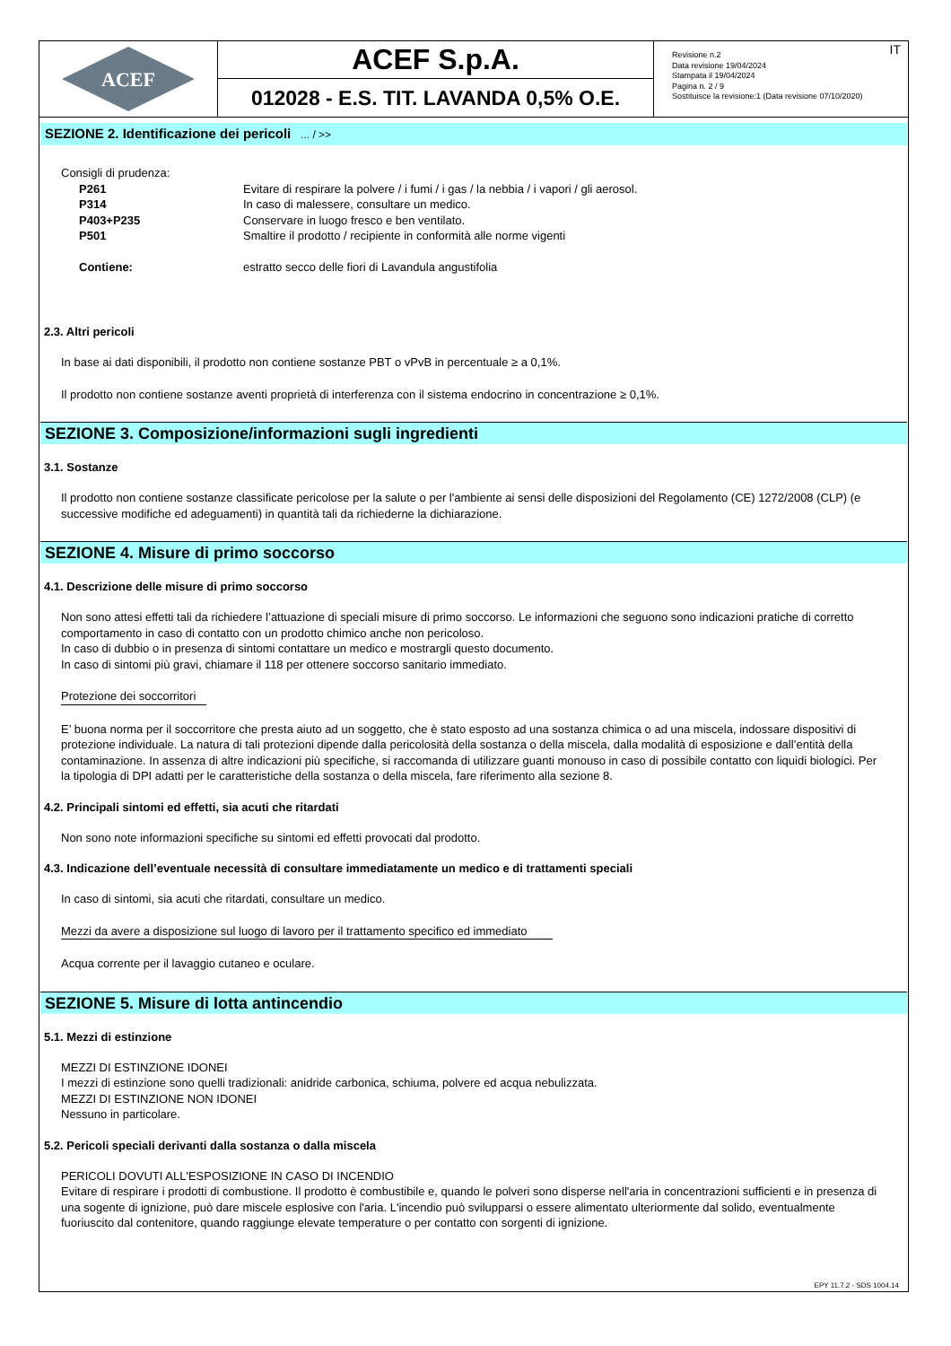ACEF
ACEF S.p.A.
012028 - E.S. TIT. LAVANDA 0,5% O.E.
Revisione n.2
Data revisione 19/04/2024
Stampata il 19/04/2024
Pagina n. 2 / 9
Sostituisce la revisione:1 (Data revisione 07/10/2020)
IT
SEZIONE 2. Identificazione dei pericoli ... / >>
Consigli di prudenza:
| P261 | Evitare di respirare la polvere / i fumi / i gas / la nebbia / i vapori / gli aerosol. |
| P314 | In caso di malessere, consultare un medico. |
| P403+P235 | Conservare in luogo fresco e ben ventilato. |
| P501 | Smaltire il prodotto / recipiente in conformità alle norme vigenti |
| Contiene: | estratto secco delle fiori di Lavandula angustifolia |
2.3. Altri pericoli
In base ai dati disponibili, il prodotto non contiene sostanze PBT o vPvB in percentuale ≥ a 0,1%.
Il prodotto non contiene sostanze aventi proprietà di interferenza con il sistema endocrino in concentrazione ≥ 0,1%.
SEZIONE 3. Composizione/informazioni sugli ingredienti
3.1. Sostanze
Il prodotto non contiene sostanze classificate pericolose per la salute o per l'ambiente ai sensi delle disposizioni del Regolamento (CE) 1272/2008 (CLP) (e successive modifiche ed adeguamenti) in quantità tali da richiederne la dichiarazione.
SEZIONE 4. Misure di primo soccorso
4.1. Descrizione delle misure di primo soccorso
Non sono attesi effetti tali da richiedere l’attuazione di speciali misure di primo soccorso. Le informazioni che seguono sono indicazioni pratiche di corretto comportamento in caso di contatto con un prodotto chimico anche non pericoloso.
In caso di dubbio o in presenza di sintomi contattare un medico e mostrargli questo documento.
In caso di sintomi più gravi, chiamare il 118 per ottenere soccorso sanitario immediato.
Protezione dei soccorritori
E’ buona norma per il soccorritore che presta aiuto ad un soggetto, che è stato esposto ad una sostanza chimica o ad una miscela, indossare dispositivi di protezione individuale. La natura di tali protezioni dipende dalla pericolosità della sostanza o della miscela, dalla modalità di esposizione e dall’entità della contaminazione. In assenza di altre indicazioni più specifiche, si raccomanda di utilizzare guanti monouso in caso di possibile contatto con liquidi biologici. Per la tipologia di DPI adatti per le caratteristiche della sostanza o della miscela, fare riferimento alla sezione 8.
4.2. Principali sintomi ed effetti, sia acuti che ritardati
Non sono note informazioni specifiche su sintomi ed effetti provocati dal prodotto.
4.3. Indicazione dell’eventuale necessità di consultare immediatamente un medico e di trattamenti speciali
In caso di sintomi, sia acuti che ritardati, consultare un medico.
Mezzi da avere a disposizione sul luogo di lavoro per il trattamento specifico ed immediato
Acqua corrente per il lavaggio cutaneo e oculare.
SEZIONE 5. Misure di lotta antincendio
5.1. Mezzi di estinzione
MEZZI DI ESTINZIONE IDONEI
I mezzi di estinzione sono quelli tradizionali: anidride carbonica, schiuma, polvere ed acqua nebulizzata.
MEZZI DI ESTINZIONE NON IDONEI
Nessuno in particolare.
5.2. Pericoli speciali derivanti dalla sostanza o dalla miscela
PERICOLI DOVUTI ALL'ESPOSIZIONE IN CASO DI INCENDIO
Evitare di respirare i prodotti di combustione. Il prodotto è combustibile e, quando le polveri sono disperse nell'aria in concentrazioni sufficienti e in presenza di una sogente di ignizione, può dare miscele esplosive con l'aria. L'incendio può svilupparsi o essere alimentato ulteriormente dal solido, eventualmente fuoriuscito dal contenitore, quando raggiunge elevate temperature o per contatto con sorgenti di ignizione.
EPY 11.7.2 - SDS 1004.14